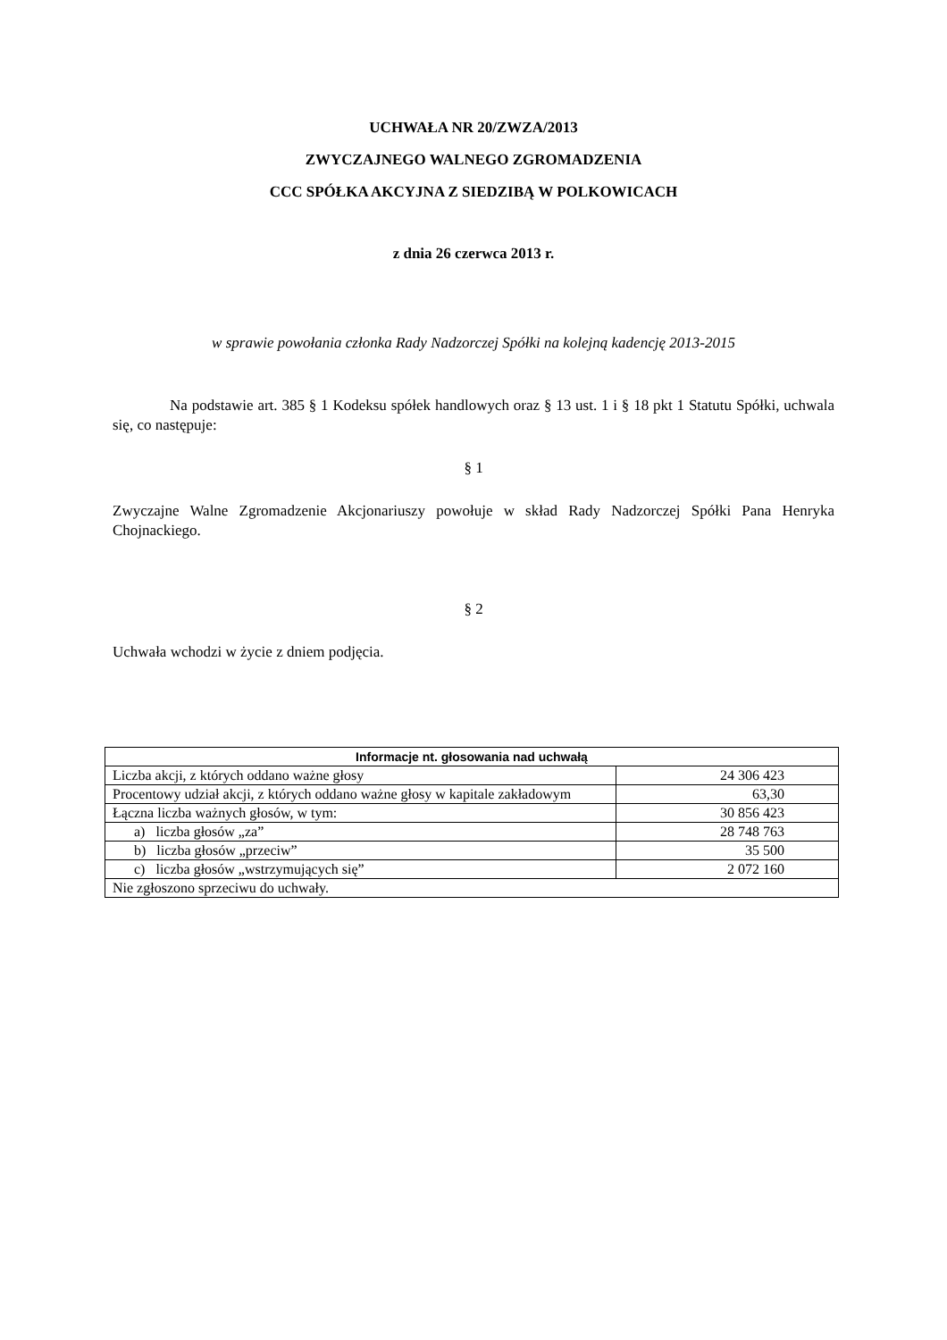UCHWAŁA NR 20/ZWZA/2013
ZWYCZAJNEGO WALNEGO ZGROMADZENIA
CCC SPÓŁKA AKCYJNA Z SIEDZIBĄ W POLKOWICACH
z dnia 26 czerwca 2013 r.
w sprawie powołania członka Rady Nadzorczej Spółki na kolejną kadencję 2013-2015
Na podstawie art. 385 § 1 Kodeksu spółek handlowych oraz § 13 ust. 1 i § 18 pkt 1 Statutu Spółki, uchwala się, co następuje:
§ 1
Zwyczajne Walne Zgromadzenie Akcjonariuszy powołuje w skład Rady Nadzorczej Spółki Pana Henryka Chojnackiego.
§ 2
Uchwała wchodzi w życie z dniem podjęcia.
| Informacje nt. głosowania nad uchwałą | |
| --- | --- |
| Liczba akcji, z których oddano ważne głosy | 24 306 423 |
| Procentowy udział akcji, z których oddano ważne głosy w kapitale zakładowym | 63,30 |
| Łączna liczba ważnych głosów, w tym: | 30 856 423 |
| a) liczba głosów „za” | 28 748 763 |
| b) liczba głosów „przeciw” | 35 500 |
| c) liczba głosów „wstrzymujących się” | 2 072 160 |
| Nie zgłoszono sprzeciwu do uchwały. | |